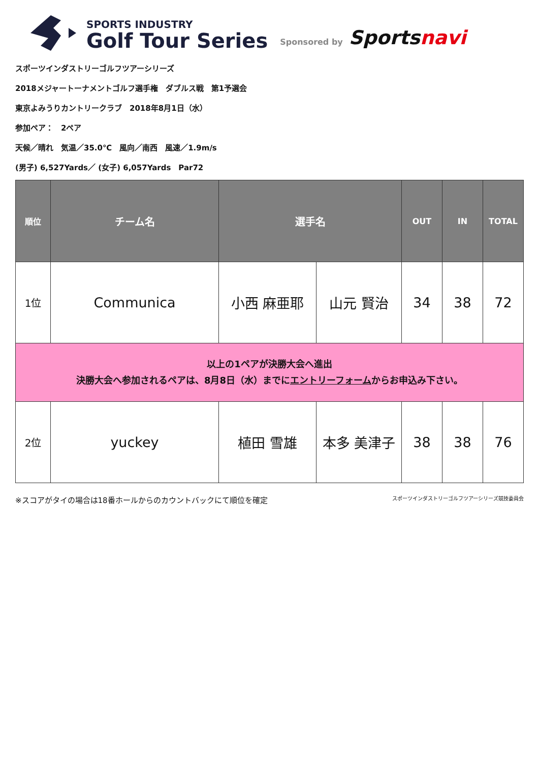SPORTS INDUSTRY
Golf Tour Series
Sponsored by
Sportsnavi
スポーツインダストリーゴルフツアーシリーズ
2018メジャートーナメントゴルフ選手権　ダブルス戦　第1予選会
東京よみうりカントリークラブ　2018年8月1日（水）
参加ペア：　2ペア
天候／晴れ　気温／35.0℃　風向／南西　風速／1.9m/s
(男子) 6,527Yards／ (女子) 6,057Yards　Par72
| 順位 | チーム名 | 選手名 | | OUT | IN | TOTAL |
| --- | --- | --- | --- | --- | --- | --- |
| 1位 | Communica | 小西 麻亜耶 | 山元 賢治 | 34 | 38 | 72 |
| 以上の1ペアが決勝大会へ進出 決勝大会へ参加されるペアは、8月8日（水）までに エントリーフォーム からお申込み下さい。 | | | | | | |
| 2位 | yuckey | 植田 雪雄 | 本多 美津子 | 38 | 38 | 76 |
※スコアがタイの場合は18番ホールからのカウントバックにて順位を確定 スポーツインダストリーゴルフツアーシリーズ競技委員会